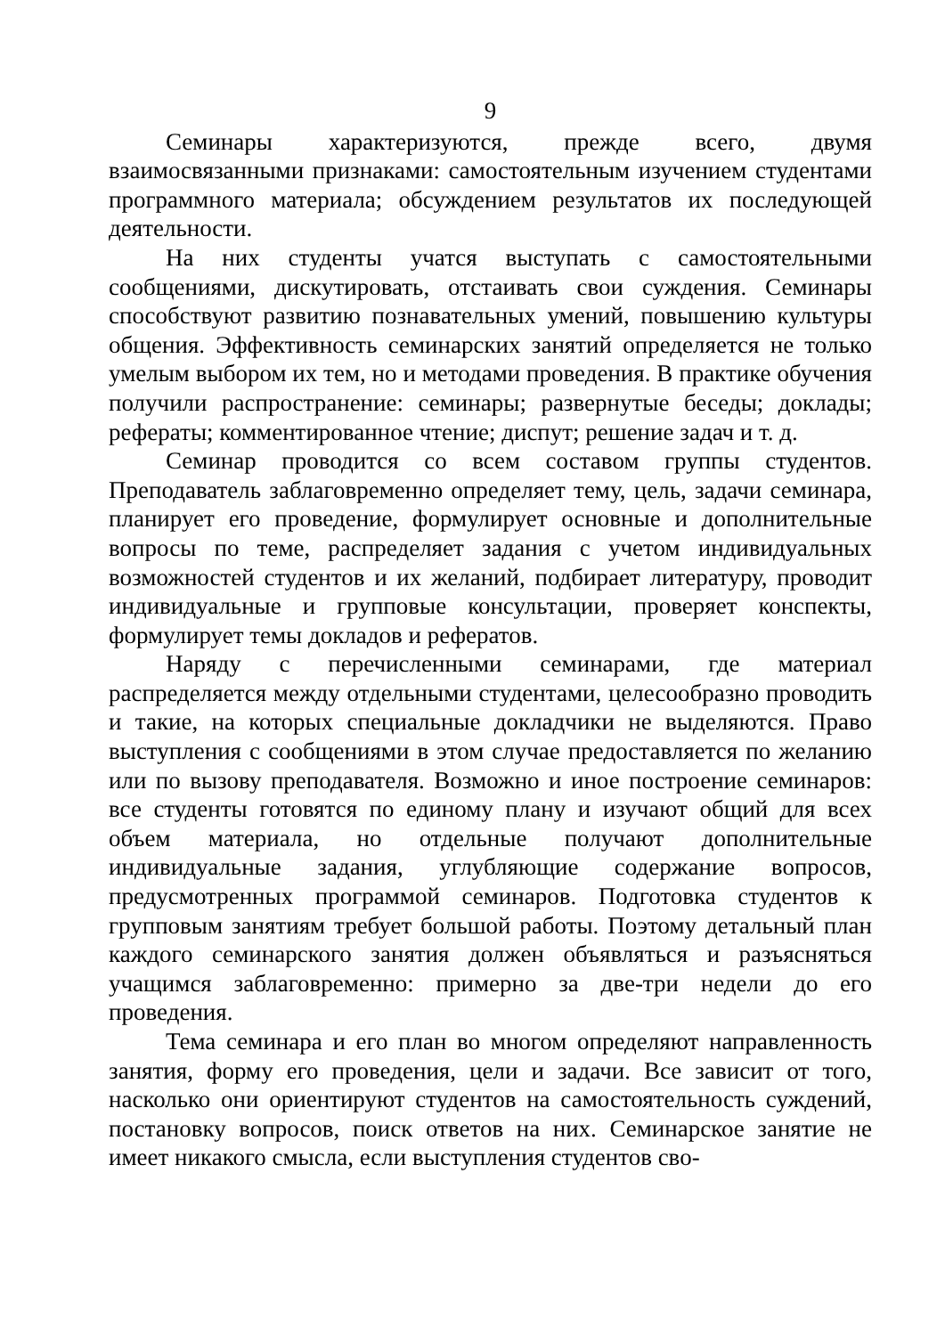9
Семинары характеризуются, прежде всего, двумя взаимосвязанными признаками: самостоятельным изучением студентами программного материала; обсуждением результатов их последующей деятельности.
На них студенты учатся выступать с самостоятельными сообщениями, дискутировать, отстаивать свои суждения. Семинары способствуют развитию познавательных умений, повышению культуры общения. Эффективность семинарских занятий определяется не только умелым выбором их тем, но и методами проведения. В практике обучения получили распространение: семинары; развернутые беседы; доклады; рефераты; комментированное чтение; диспут; решение задач и т. д.
Семинар проводится со всем составом группы студентов. Преподаватель заблаговременно определяет тему, цель, задачи семинара, планирует его проведение, формулирует основные и дополнительные вопросы по теме, распределяет задания с учетом индивидуальных возможностей студентов и их желаний, подбирает литературу, проводит индивидуальные и групповые консультации, проверяет конспекты, формулирует темы докладов и рефератов.
Наряду с перечисленными семинарами, где материал распределяется между отдельными студентами, целесообразно проводить и такие, на которых специальные докладчики не выделяются. Право выступления с сообщениями в этом случае предоставляется по желанию или по вызову преподавателя. Возможно и иное построение семинаров: все студенты готовятся по единому плану и изучают общий для всех объем материала, но отдельные получают дополнительные индивидуальные задания, углубляющие содержание вопросов, предусмотренных программой семинаров. Подготовка студентов к групповым занятиям требует большой работы. Поэтому детальный план каждого семинарского занятия должен объявляться и разъясняться учащимся заблаговременно: примерно за две-три недели до его проведения.
Тема семинара и его план во многом определяют направленность занятия, форму его проведения, цели и задачи. Все зависит от того, насколько они ориентируют студентов на самостоятельность суждений, постановку вопросов, поиск ответов на них. Семинарское занятие не имеет никакого смысла, если выступления студентов сво-